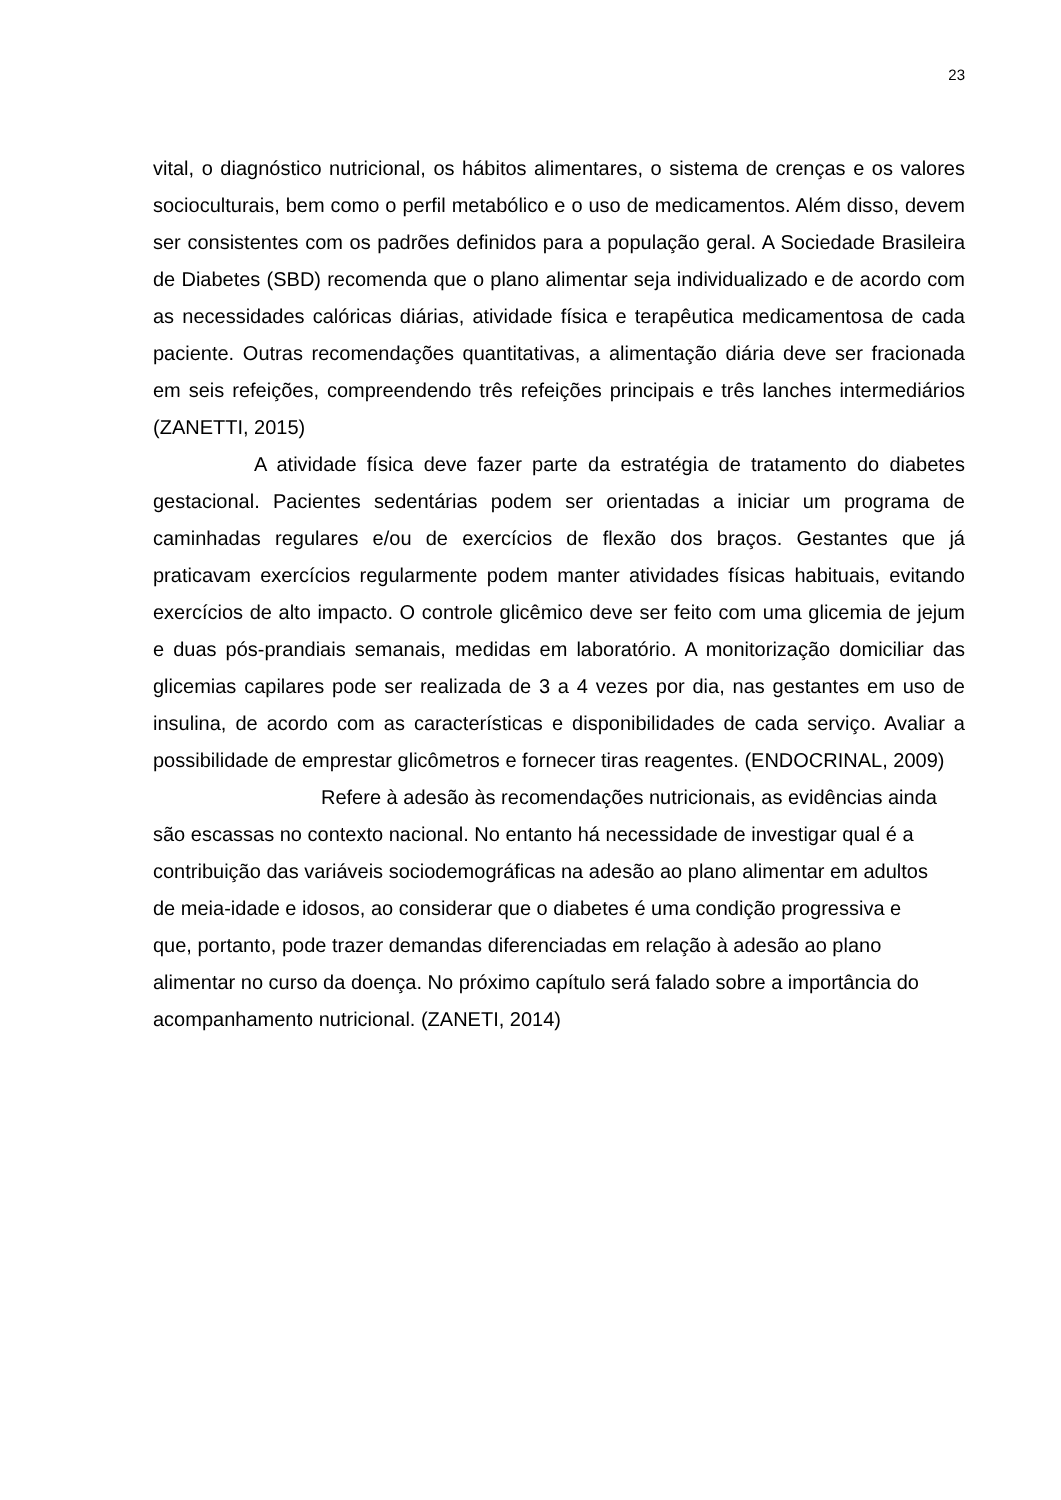23
vital, o diagnóstico nutricional, os hábitos alimentares, o sistema de crenças e os valores socioculturais, bem como o perfil metabólico e o uso de medicamentos. Além disso, devem ser consistentes com os padrões definidos para a população geral. A Sociedade Brasileira de Diabetes (SBD) recomenda que o plano alimentar seja individualizado e de acordo com as necessidades calóricas diárias, atividade física e terapêutica medicamentosa de cada paciente. Outras recomendações quantitativas, a alimentação diária deve ser fracionada em seis refeições, compreendendo três refeições principais e três lanches intermediários (ZANETTI, 2015)
A atividade física deve fazer parte da estratégia de tratamento do diabetes gestacional. Pacientes sedentárias podem ser orientadas a iniciar um programa de caminhadas regulares e/ou de exercícios de flexão dos braços. Gestantes que já praticavam exercícios regularmente podem manter atividades físicas habituais, evitando exercícios de alto impacto. O controle glicêmico deve ser feito com uma glicemia de jejum e duas pós-prandiais semanais, medidas em laboratório. A monitorização domiciliar das glicemias capilares pode ser realizada de 3 a 4 vezes por dia, nas gestantes em uso de insulina, de acordo com as características e disponibilidades de cada serviço. Avaliar a possibilidade de emprestar glicômetros e fornecer tiras reagentes. (ENDOCRINAL, 2009)
Refere à adesão às recomendações nutricionais, as evidências ainda são escassas no contexto nacional. No entanto há necessidade de investigar qual é a contribuição das variáveis sociodemográficas na adesão ao plano alimentar em adultos de meia-idade e idosos, ao considerar que o diabetes é uma condição progressiva e que, portanto, pode trazer demandas diferenciadas em relação à adesão ao plano alimentar no curso da doença. No próximo capítulo será falado sobre a importância do acompanhamento nutricional. (ZANETI, 2014)